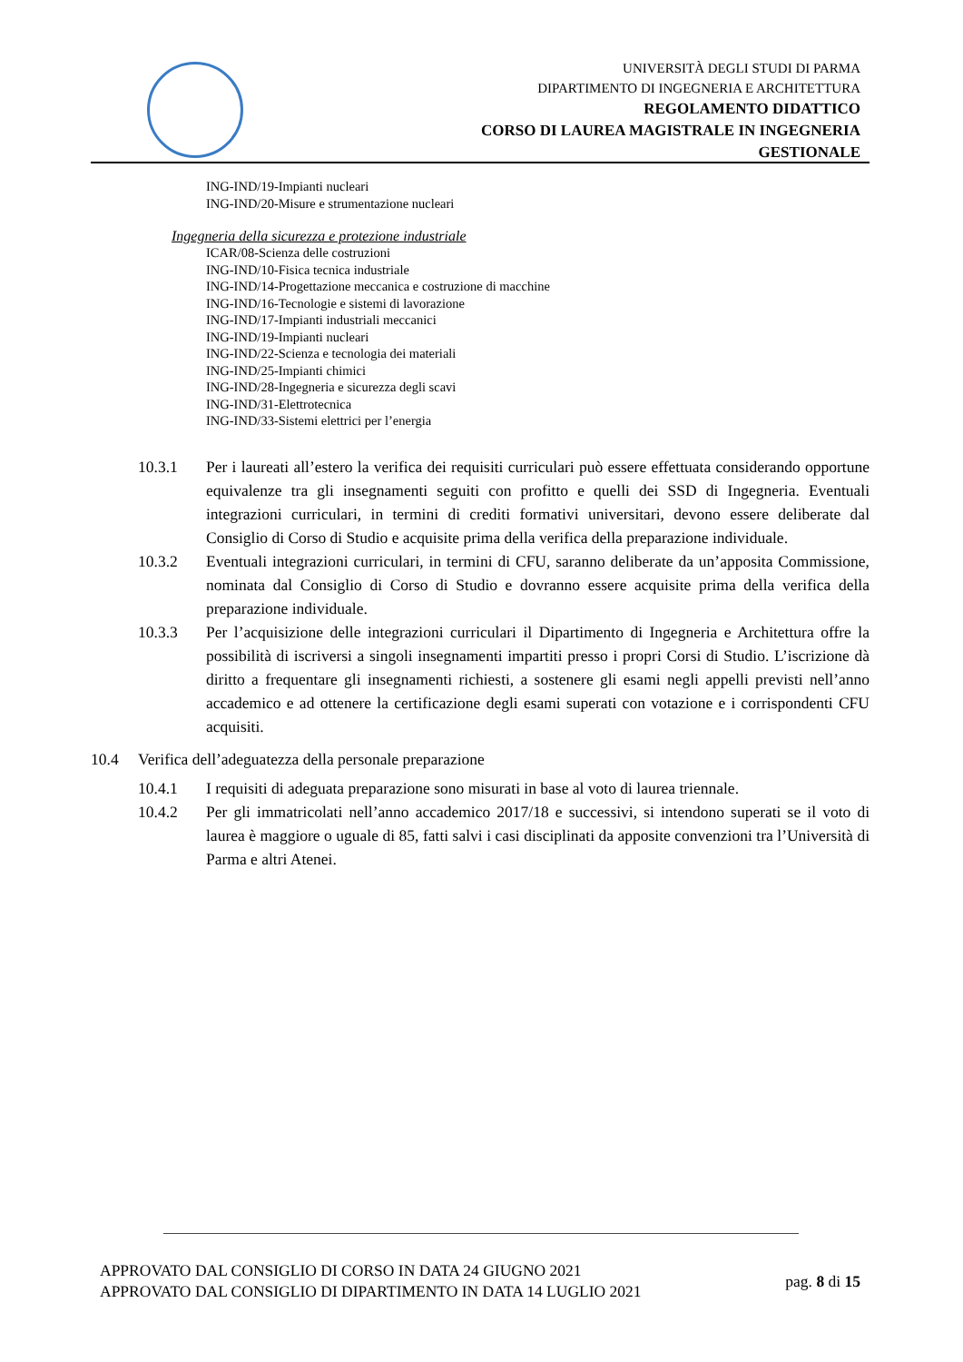UNIVERSITÀ DEGLI STUDI DI PARMA
DIPARTIMENTO DI INGEGNERIA E ARCHITETTURA
REGOLAMENTO DIDATTICO
CORSO DI LAUREA MAGISTRALE IN INGEGNERIA
GESTIONALE
ING-IND/19-Impianti nucleari
ING-IND/20-Misure e strumentazione nucleari
Ingegneria della sicurezza e protezione industriale
ICAR/08-Scienza delle costruzioni
ING-IND/10-Fisica tecnica industriale
ING-IND/14-Progettazione meccanica e costruzione di macchine
ING-IND/16-Tecnologie e sistemi di lavorazione
ING-IND/17-Impianti industriali meccanici
ING-IND/19-Impianti nucleari
ING-IND/22-Scienza e tecnologia dei materiali
ING-IND/25-Impianti chimici
ING-IND/28-Ingegneria e sicurezza degli scavi
ING-IND/31-Elettrotecnica
ING-IND/33-Sistemi elettrici per l’energia
10.3.1 Per i laureati all’estero la verifica dei requisiti curriculari può essere effettuata considerando opportune equivalenze tra gli insegnamenti seguiti con profitto e quelli dei SSD di Ingegneria. Eventuali integrazioni curriculari, in termini di crediti formativi universitari, devono essere deliberate dal Consiglio di Corso di Studio e acquisite prima della verifica della preparazione individuale.
10.3.2 Eventuali integrazioni curriculari, in termini di CFU, saranno deliberate da un’apposita Commissione, nominata dal Consiglio di Corso di Studio e dovranno essere acquisite prima della verifica della preparazione individuale.
10.3.3 Per l’acquisizione delle integrazioni curriculari il Dipartimento di Ingegneria e Architettura offre la possibilità di iscriversi a singoli insegnamenti impartiti presso i propri Corsi di Studio. L’iscrizione dà diritto a frequentare gli insegnamenti richiesti, a sostenere gli esami negli appelli previsti nell’anno accademico e ad ottenere la certificazione degli esami superati con votazione e i corrispondenti CFU acquisiti.
10.4 Verifica dell’adeguatezza della personale preparazione
10.4.1 I requisiti di adeguata preparazione sono misurati in base al voto di laurea triennale.
10.4.2 Per gli immatricolati nell’anno accademico 2017/18 e successivi, si intendono superati se il voto di laurea è maggiore o uguale di 85, fatti salvi i casi disciplinati da apposite convenzioni tra l’Università di Parma e altri Atenei.
APPROVATO DAL CONSIGLIO DI CORSO IN DATA 24 GIUGNO 2021
APPROVATO DAL CONSIGLIO DI DIPARTIMENTO IN DATA 14 LUGLIO 2021
pag. 8 di 15